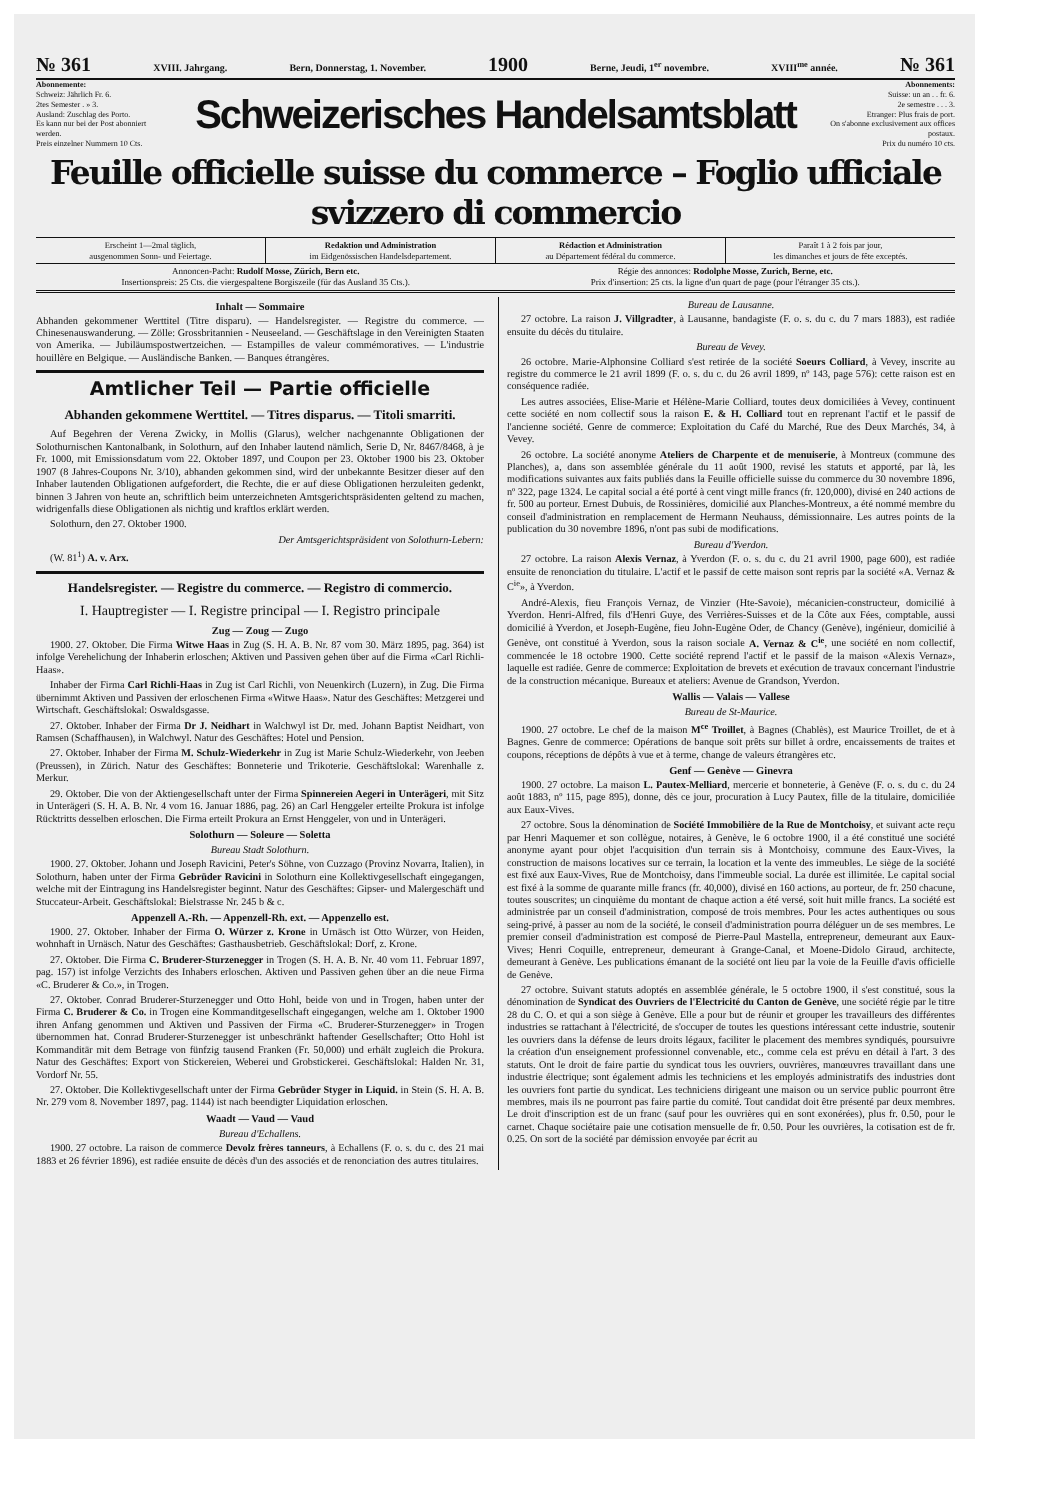№ 361 XVIII. Jahrgang. Bern, Donnerstag, 1. November. 1900 Berne, Jeudi, 1<sup>er</sup> novembre. XVIII<sup>me</sup> année. № 361
Abonnemente:
Schweiz: Jährlich Fr. 6.
2tes Semester . » 3.
Ausland: Zuschlag des Porto.
Es kann nur bei der Post abonniert werden.
Preis einzelner Nummern 10 Cts.
Schweizerisches Handelsamtsblatt
Abonnements:
Suisse: un an . . fr. 6.
2e semestre . . . 3.
Etranger: Plus frais de port.
On s'abonne exclusivement aux offices postaux.
Prix du numéro 10 cts.
Feuille officielle suisse du commerce – Foglio ufficiale svizzero di commercio
Erscheint 1—2mal täglich,
ausgenommen Sonn- und Feiertage.
Redaktion und Administration
im Eidgenössischen Handelsdepartement.
Rédaction et Administration
au Département fédéral du commerce.
Paraît 1 à 2 fois par jour,
les dimanches et jours de fête exceptés.
Annoncen-Pacht: Rudolf Mosse, Zürich, Bern etc.
Insertionspreis: 25 Cts. die viergespaltene Borgiszeile (für das Ausland 35 Cts.).
Régie des annonces: Rodolphe Mosse, Zurich, Berne, etc.
Prix d'insertion: 25 cts. la ligne d'un quart de page (pour l'étranger 35 cts.).
Inhalt — Sommaire
Abhanden gekommener Werttitel (Titre disparu). — Handelsregister. — Registre du commerce. — Chinesenauswanderung. — Zölle: Grossbritannien - Neuseeland. — Geschäftslage in den Vereinigten Staaten von Amerika. — Jubiläumspostwertzeichen. — Estampilles de valeur commémoratives. — L'industrie houillère en Belgique. — Ausländische Banken. — Banques étrangères.
Amtlicher Teil — Partie officielle
Abhanden gekommene Werttitel. — Titres disparus. — Titoli smarriti.
Auf Begehren der Verena Zwicky, in Mollis (Glarus), welcher nachgenannte Obligationen der Solothurnischen Kantonalbank, in Solothurn, auf den Inhaber lautend nämlich, Serie D, Nr. 8467/8468, à je Fr. 1000, mit Emissionsdatum vom 22. Oktober 1897, und Coupon per 23. Oktober 1900 bis 23. Oktober 1907 (8 Jahres-Coupons Nr. 3/10), abhanden gekommen sind, wird der unbekannte Besitzer dieser auf den Inhaber lautenden Obligationen aufgefordert, die Rechte, die er auf diese Obligationen herzuleiten gedenkt, binnen 3 Jahren von heute an, schriftlich beim unterzeichneten Amtsgerichtspräsidenten geltend zu machen, widrigenfalls diese Obligationen als nichtig und kraftlos erklärt werden.
Solothurn, den 27. Oktober 1900.
Der Amtsgerichtspräsident von Solothurn-Lebern:
(W. 81<sup>1</sup>) A. v. Arx.
Handelsregister. — Registre du commerce. — Registro di commercio.
I. Hauptregister — I. Registre principal — I. Registro principale
Zug — Zoug — Zugo
1900. 27. Oktober. Die Firma Witwe Haas in Zug (S. H. A. B. Nr. 87 vom 30. März 1895, pag. 364) ist infolge Verehelichung der Inhaberin erloschen; Aktiven und Passiven gehen über auf die Firma «Carl Richli-Haas».
Inhaber der Firma Carl Richli-Haas in Zug ist Carl Richli, von Neuenkirch (Luzern), in Zug. Die Firma übernimmt Aktiven und Passiven der erloschenen Firma «Witwe Haas». Natur des Geschäftes: Metzgerei und Wirtschaft. Geschäftslokal: Oswaldsgasse.
27. Oktober. Inhaber der Firma Dr J. Neidhart in Walchwyl ist Dr. med. Johann Baptist Neidhart, von Ramsen (Schaffhausen), in Walchwyl. Natur des Geschäftes: Hotel und Pension.
27. Oktober. Inhaber der Firma M. Schulz-Wiederkehr in Zug ist Marie Schulz-Wiederkehr, von Jeeben (Preussen), in Zürich. Natur des Geschäftes: Bonneterie und Trikoterie. Geschäftslokal: Warenhalle z. Merkur.
29. Oktober. Die von der Aktiengesellschaft unter der Firma Spinnereien Aegeri in Unterägeri, mit Sitz in Unterägeri (S. H. A. B. Nr. 4 vom 16. Januar 1886, pag. 26) an Carl Henggeler erteilte Prokura ist infolge Rücktritts desselben erloschen. Die Firma erteilt Prokura an Ernst Henggeler, von und in Unterägeri.
Solothurn — Soleure — Soletta
Bureau Stadt Solothurn.
1900. 27. Oktober. Johann und Joseph Ravicini, Peter's Söhne, von Cuzzago (Provinz Novarra, Italien), in Solothurn, haben unter der Firma Gebrüder Ravicini in Solothurn eine Kollektivgesellschaft eingegangen, welche mit der Eintragung ins Handelsregister beginnt. Natur des Geschäftes: Gipser- und Malergeschäft und Stuccateur-Arbeit. Geschäftslokal: Bielstrasse Nr. 245 b & c.
Appenzell A.-Rh. — Appenzell-Rh. ext. — Appenzello est.
1900. 27. Oktober. Inhaber der Firma O. Würzer z. Krone in Urnäsch ist Otto Würzer, von Heiden, wohnhaft in Urnäsch. Natur des Geschäftes: Gasthausbetrieb. Geschäftslokal: Dorf, z. Krone.
27. Oktober. Die Firma C. Bruderer-Sturzenegger in Trogen (S. H. A. B. Nr. 40 vom 11. Februar 1897, pag. 157) ist infolge Verzichts des Inhabers erloschen. Aktiven und Passiven gehen über an die neue Firma «C. Bruderer & Co.», in Trogen.
27. Oktober. Conrad Bruderer-Sturzenegger und Otto Hohl, beide von und in Trogen, haben unter der Firma C. Bruderer & Co. in Trogen eine Kommanditgesellschaft eingegangen, welche am 1. Oktober 1900 ihren Anfang genommen und Aktiven und Passiven der Firma «C. Bruderer-Sturzenegger» in Trogen übernommen hat. Conrad Bruderer-Sturzenegger ist unbeschränkt haftender Gesellschafter; Otto Hohl ist Kommanditär mit dem Betrage von fünfzig tausend Franken (Fr. 50,000) und erhält zugleich die Prokura. Natur des Geschäftes: Export von Stickereien, Weberei und Grobstickerei. Geschäftslokal: Halden Nr. 31, Vordorf Nr. 55.
27. Oktober. Die Kollektivgesellschaft unter der Firma Gebrüder Styger in Liquid. in Stein (S. H. A. B. Nr. 279 vom 8. November 1897, pag. 1144) ist nach beendigter Liquidation erloschen.
Waadt — Vaud — Vaud
Bureau d'Echallens.
1900. 27 octobre. La raison de commerce Devolz frères tanneurs, à Echallens (F. o. s. du c. des 21 mai 1883 et 26 février 1896), est radiée ensuite de décès d'un des associés et de renonciation des autres titulaires.
Bureau de Lausanne.
27 octobre. La raison J. Villgradter, à Lausanne, bandagiste (F. o. s. du c. du 7 mars 1883), est radiée ensuite du décès du titulaire.
Bureau de Vevey.
26 octobre. Marie-Alphonsine Colliard s'est retirée de la société Soeurs Colliard, à Vevey, inscrite au registre du commerce le 21 avril 1899 (F. o. s. du c. du 26 avril 1899, nº 143, page 576): cette raison est en conséquence radiée.
Les autres associées, Elise-Marie et Hélène-Marie Colliard, toutes deux domiciliées à Vevey, continuent cette société en nom collectif sous la raison E. & H. Colliard tout en reprenant l'actif et le passif de l'ancienne société. Genre de commerce: Exploitation du Café du Marché, Rue des Deux Marchés, 34, à Vevey.
26 octobre. La société anonyme Ateliers de Charpente et de menuiserie, à Montreux (commune des Planches), a, dans son assemblée générale du 11 août 1900, revisé les statuts et apporté, par là, les modifications suivantes aux faits publiés dans la Feuille officielle suisse du commerce du 30 novembre 1896, nº 322, page 1324. Le capital social a été porté à cent vingt mille francs (fr. 120,000), divisé en 240 actions de fr. 500 au porteur. Ernest Dubuis, de Rossinières, domicilié aux Planches-Montreux, a été nommé membre du conseil d'administration en remplacement de Hermann Neuhauss, démissionnaire. Les autres points de la publication du 30 novembre 1896, n'ont pas subi de modifications.
Bureau d'Yverdon.
27 octobre. La raison Alexis Vernaz, à Yverdon (F. o. s. du c. du 21 avril 1900, page 600), est radiée ensuite de renonciation du titulaire. L'actif et le passif de cette maison sont repris par la société «A. Vernaz & C<sup>ie</sup>», à Yverdon.
André-Alexis, fieu François Vernaz, de Vinzier (Hte-Savoie), mécanicien-constructeur, domicilié à Yverdon. Henri-Alfred, fils d'Henri Guye, des Verrières-Suisses et de la Côte aux Fées, comptable, aussi domicilié à Yverdon, et Joseph-Eugène, fieu John-Eugène Oder, de Chancy (Genève), ingénieur, domicilié à Genève, ont constitué à Yverdon, sous la raison sociale A. Vernaz & C<sup>ie</sup>, une société en nom collectif, commencée le 18 octobre 1900. Cette société reprend l'actif et le passif de la maison «Alexis Vernaz», laquelle est radiée. Genre de commerce: Exploitation de brevets et exécution de travaux concernant l'industrie de la construction mécanique. Bureaux et ateliers: Avenue de Grandson, Yverdon.
Wallis — Valais — Vallese
Bureau de St-Maurice.
1900. 27 octobre. Le chef de la maison M<sup>ce</sup> Troillet, à Bagnes (Chablès), est Maurice Troillet, de et à Bagnes. Genre de commerce: Opérations de banque soit prêts sur billet à ordre, encaissements de traites et coupons, réceptions de dépôts à vue et à terme, change de valeurs étrangères etc.
Genf — Genève — Ginevra
1900. 27 octobre. La maison L. Pautex-Melliard, mercerie et bonneterie, à Genève (F. o. s. du c. du 24 août 1883, nº 115, page 895), donne, dès ce jour, procuration à Lucy Pautex, fille de la titulaire, domiciliée aux Eaux-Vives.
27 octobre. Sous la dénomination de Société Immobilière de la Rue de Montchoisy, et suivant acte reçu par Henri Maquemer et son collègue, notaires, à Genève, le 6 octobre 1900, il a été constitué une société anonyme ayant pour objet l'acquisition d'un terrain sis à Montchoisy, commune des Eaux-Vives, la construction de maisons locatives sur ce terrain, la location et la vente des immeubles. Le siège de la société est fixé aux Eaux-Vives, Rue de Montchoisy, dans l'immeuble social. La durée est illimitée. Le capital social est fixé à la somme de quarante mille francs (fr. 40,000), divisé en 160 actions, au porteur, de fr. 250 chacune, toutes souscrites; un cinquième du montant de chaque action a été versé, soit huit mille francs. La société est administrée par un conseil d'administration, composé de trois membres. Pour les actes authentiques ou sous seing-privé, à passer au nom de la société, le conseil d'administration pourra déléguer un de ses membres. Le premier conseil d'administration est composé de Pierre-Paul Mastella, entrepreneur, demeurant aux Eaux-Vives; Henri Coquille, entrepreneur, demeurant à Grange-Canal, et Moene-Didolo Giraud, architecte, demeurant à Genève. Les publications émanant de la société ont lieu par la voie de la Feuille d'avis officielle de Genève.
27 octobre. Suivant statuts adoptés en assemblée générale, le 5 octobre 1900, il s'est constitué, sous la dénomination de Syndicat des Ouvriers de l'Electricité du Canton de Genève, une société régie par le titre 28 du C. O. et qui a son siège à Genève. Elle a pour but de réunir et grouper les travailleurs des différentes industries se rattachant à l'électricité, de s'occuper de toutes les questions intéressant cette industrie, soutenir les ouvriers dans la défense de leurs droits légaux, faciliter le placement des membres syndiqués, poursuivre la création d'un enseignement professionnel convenable, etc., comme cela est prévu en détail à l'art. 3 des statuts. Ont le droit de faire partie du syndicat tous les ouvriers, ouvrières, manœuvres travaillant dans une industrie électrique; sont également admis les techniciens et les employés administratifs des industries dont les ouvriers font partie du syndicat. Les techniciens dirigeant une maison ou un service public pourront être membres, mais ils ne pourront pas faire partie du comité. Tout candidat doit être présenté par deux membres. Le droit d'inscription est de un franc (sauf pour les ouvrières qui en sont exonérées), plus fr. 0.50, pour le carnet. Chaque sociétaire paie une cotisation mensuelle de fr. 0.50. Pour les ouvrières, la cotisation est de fr. 0.25. On sort de la société par démission envoyée par écrit au